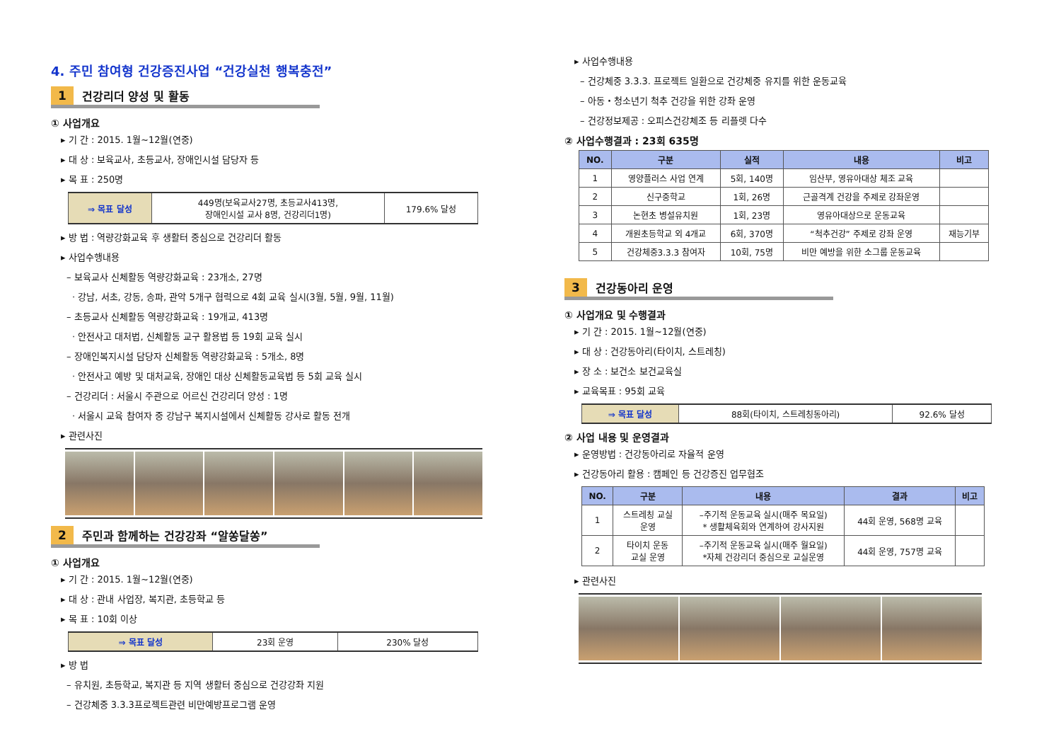4. 주민 참여형 건강증진사업 “건강실천 행복충전”
1 건강리더 양성 및 활동
① 사업개요
▸ 기 간 : 2015. 1월~12월(연중)
▸ 대 상 : 보육교사, 초등교사, 장애인시설 담당자 등
▸ 목 표 : 250명
| ⇒ 목표 달성 | 449명(보육교사27명, 초등교사413명, 장애인시설 교사 8명, 건강리더1명) | 179.6% 달성 |
▸ 방 법 : 역량강화교육 후 생활터 중심으로 건강리더 활동
▸ 사업수행내용
– 보육교사 신체활동 역량강화교육 : 23개소, 27명
· 강남, 서초, 강동, 송파, 관악 5개구 협력으로 4회 교육 실시(3월, 5월, 9월, 11월)
– 초등교사 신체활동 역량강화교육 : 19개교, 413명
· 안전사고 대처법, 신체활동 교구 활용법 등 19회 교육 실시
– 장애인복지시설 담당자 신체활동 역량강화교육 : 5개소, 8명
· 안전사고 예방 및 대처교육, 장애인 대상 신체활동교육법 등 5회 교육 실시
– 건강리더 : 서울시 주관으로 어르신 건강리더 양성 : 1명
· 서울시 교육 참여자 중 강남구 복지시설에서 신체활동 강사로 활동 전개
▸ 관련사진
2 주민과 함께하는 건강강좌 “알쏭달쏭”
① 사업개요
▸ 기 간 : 2015. 1월~12월(연중)
▸ 대 상 : 관내 사업장, 복지관, 초등학교 등
▸ 목 표 : 10회 이상
| ⇒ 목표 달성 | 23회 운영 | 230% 달성 |
▸ 방 법
– 유치원, 초등학교, 복지관 등 지역 생활터 중심으로 건강강좌 지원
– 건강체중 3.3.3프로젝트관련 비만예방프로그램 운영
▸ 사업수행내용
– 건강체중 3.3.3. 프로젝트 일환으로 건강체중 유지를 위한 운동교육
– 아동・청소년기 척추 건강을 위한 강좌 운영
– 건강정보제공 : 오피스건강체조 등 리플렛 다수
② 사업수행결과 : 23회 635명
| NO. | 구분 | 실적 | 내용 | 비고 |
| --- | --- | --- | --- | --- |
| 1 | 영양플러스 사업 연계 | 5회, 140명 | 임산부, 영유아대상 체조 교육 | |
| 2 | 신구중학교 | 1회, 26명 | 근골격계 건강을 주제로 강좌운영 | |
| 3 | 논현초 병설유치원 | 1회, 23명 | 영유아대상으로 운동교육 | |
| 4 | 개원초등학교 외 4개교 | 6회, 370명 | “척추건강” 주제로 강좌 운영 | 재능기부 |
| 5 | 건강체중3.3.3 참여자 | 10회, 75명 | 비만 예방을 위한 소그룹 운동교육 | |
3 건강동아리 운영
① 사업개요 및 수행결과
▸ 기 간 : 2015. 1월~12월(연중)
▸ 대 상 : 건강동아리(타이치, 스트레칭)
▸ 장 소 : 보건소 보건교육실
▸ 교육목표 : 95회 교육
| ⇒ 목표 달성 | 88회(타이치, 스트레칭동아리) | 92.6% 달성 |
② 사업 내용 및 운영결과
▸ 운영방법 : 건강동아리로 자율적 운영
▸ 건강동아리 활용 : 캠페인 등 건강증진 업무협조
| NO. | 구분 | 내용 | 결과 | 비고 |
| --- | --- | --- | --- | --- |
| 1 | 스트레칭 교실 운영 | –주기적 운동교육 실시(매주 목요일) * 생활체육회와 연계하여 강사지원 | 44회 운영, 568명 교육 | |
| 2 | 타이치 운동 교실 운영 | –주기적 운동교육 실시(매주 월요일) *자체 건강리더 중심으로 교실운영 | 44회 운영, 757명 교육 | |
▸ 관련사진